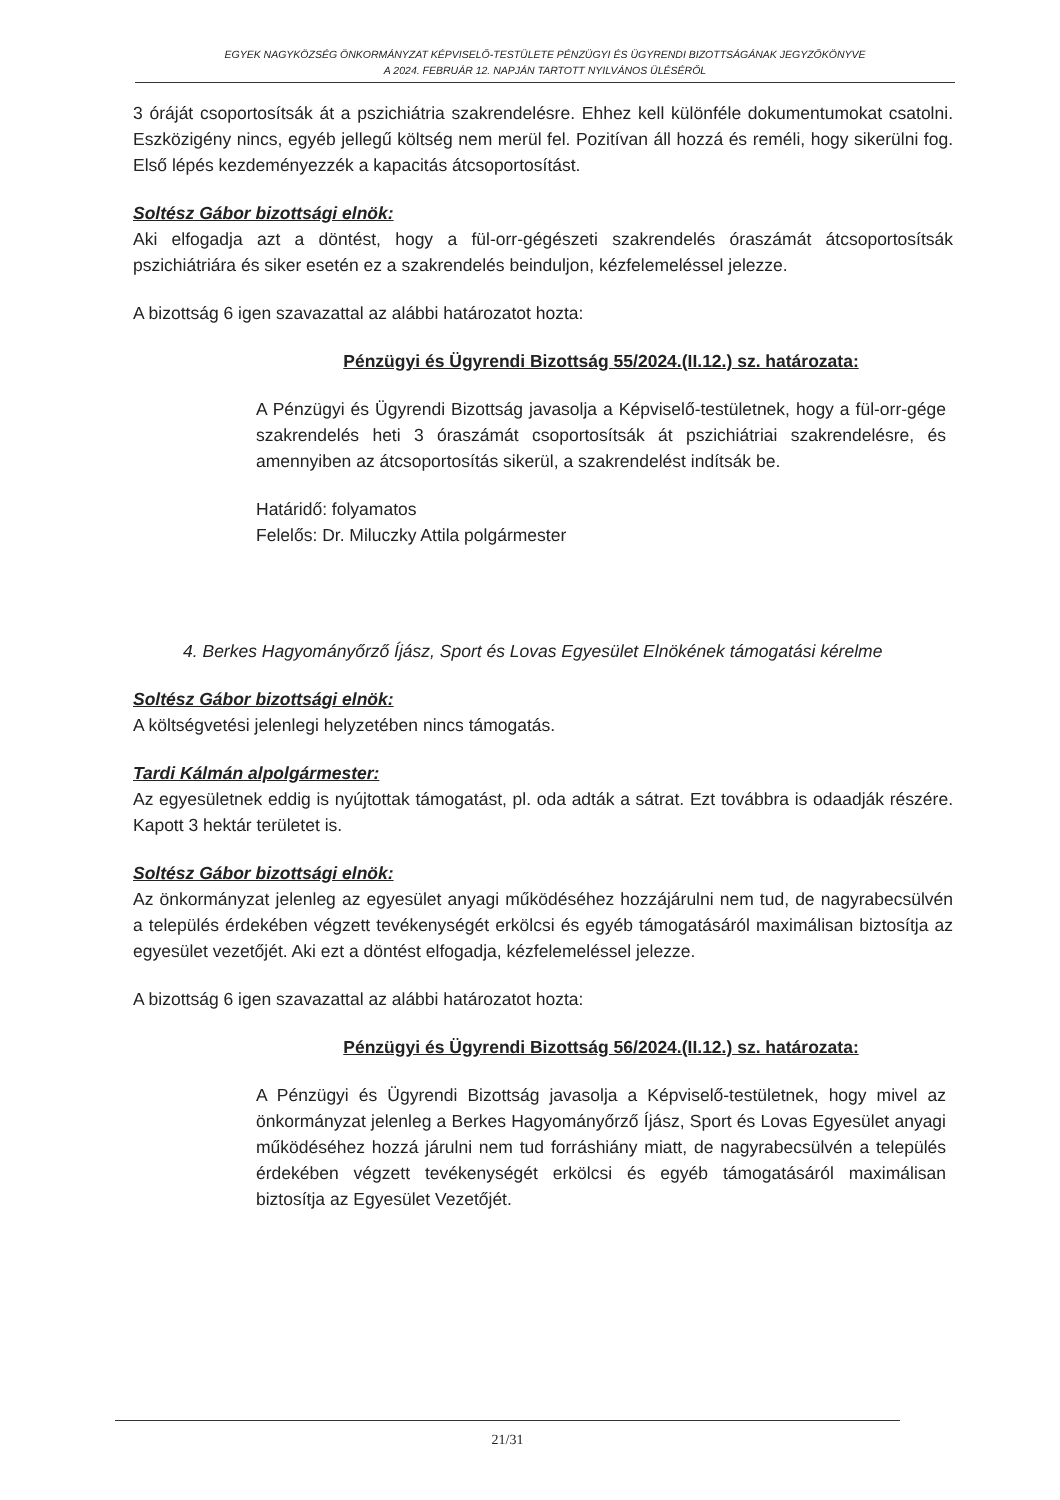EGYEK NAGYKÖZSÉG ÖNKORMÁNYZAT KÉPVISELŐ-TESTÜLETE PÉNZÜGYI ÉS ÜGYRENDI BIZOTTSÁGÁNAK JEGYZŐKÖNYVE
A 2024. FEBRUÁR 12. NAPJÁN TARTOTT NYILVÁNOS ÜLÉSÉRŐL
3 óráját csoportosítsák át a pszichiátria szakrendelésre. Ehhez kell különféle dokumentumokat csatolni. Eszközigény nincs, egyéb jellegű költség nem merül fel. Pozitívan áll hozzá és reméli, hogy sikerülni fog. Első lépés kezdeményezzék a kapacitás átcsoportosítást.
Soltész Gábor bizottsági elnök:
Aki elfogadja azt a döntést, hogy a fül-orr-gégészeti szakrendelés óraszámát átcsoportosítsák pszichiátriára és siker esetén ez a szakrendelés beinduljon, kézfelemeléssel jelezze.
A bizottság 6 igen szavazattal az alábbi határozatot hozta:
Pénzügyi és Ügyrendi Bizottság 55/2024.(II.12.) sz. határozata:
A Pénzügyi és Ügyrendi Bizottság javasolja a Képviselő-testületnek, hogy a fül-orr-gége szakrendelés heti 3 óraszámát csoportosítsák át pszichiátriai szakrendelésre, és amennyiben az átcsoportosítás sikerül, a szakrendelést indítsák be.
Határidő: folyamatos
Felelős: Dr. Miluczky Attila polgármester
4. Berkes Hagyományőrző Íjász, Sport és Lovas Egyesület Elnökének támogatási kérelme
Soltész Gábor bizottsági elnök:
A költségvetési jelenlegi helyzetében nincs támogatás.
Tardi Kálmán alpolgármester:
Az egyesületnek eddig is nyújtottak támogatást, pl. oda adták a sátrat. Ezt továbbra is odaadják részére. Kapott 3 hektár területet is.
Soltész Gábor bizottsági elnök:
Az önkormányzat jelenleg az egyesület anyagi működéséhez hozzájárulni nem tud, de nagyrabecsülvén a település érdekében végzett tevékenységét erkölcsi és egyéb támogatásáról maximálisan biztosítja az egyesület vezetőjét. Aki ezt a döntést elfogadja, kézfelemeléssel jelezze.
A bizottság 6 igen szavazattal az alábbi határozatot hozta:
Pénzügyi és Ügyrendi Bizottság 56/2024.(II.12.) sz. határozata:
A Pénzügyi és Ügyrendi Bizottság javasolja a Képviselő-testületnek, hogy mivel az önkormányzat jelenleg a Berkes Hagyományőrző Íjász, Sport és Lovas Egyesület anyagi működéséhez hozzá járulni nem tud forráshiány miatt, de nagyrabecsülvén a település érdekében végzett tevékenységét erkölcsi és egyéb támogatásáról maximálisan biztosítja az Egyesület Vezetőjét.
21/31